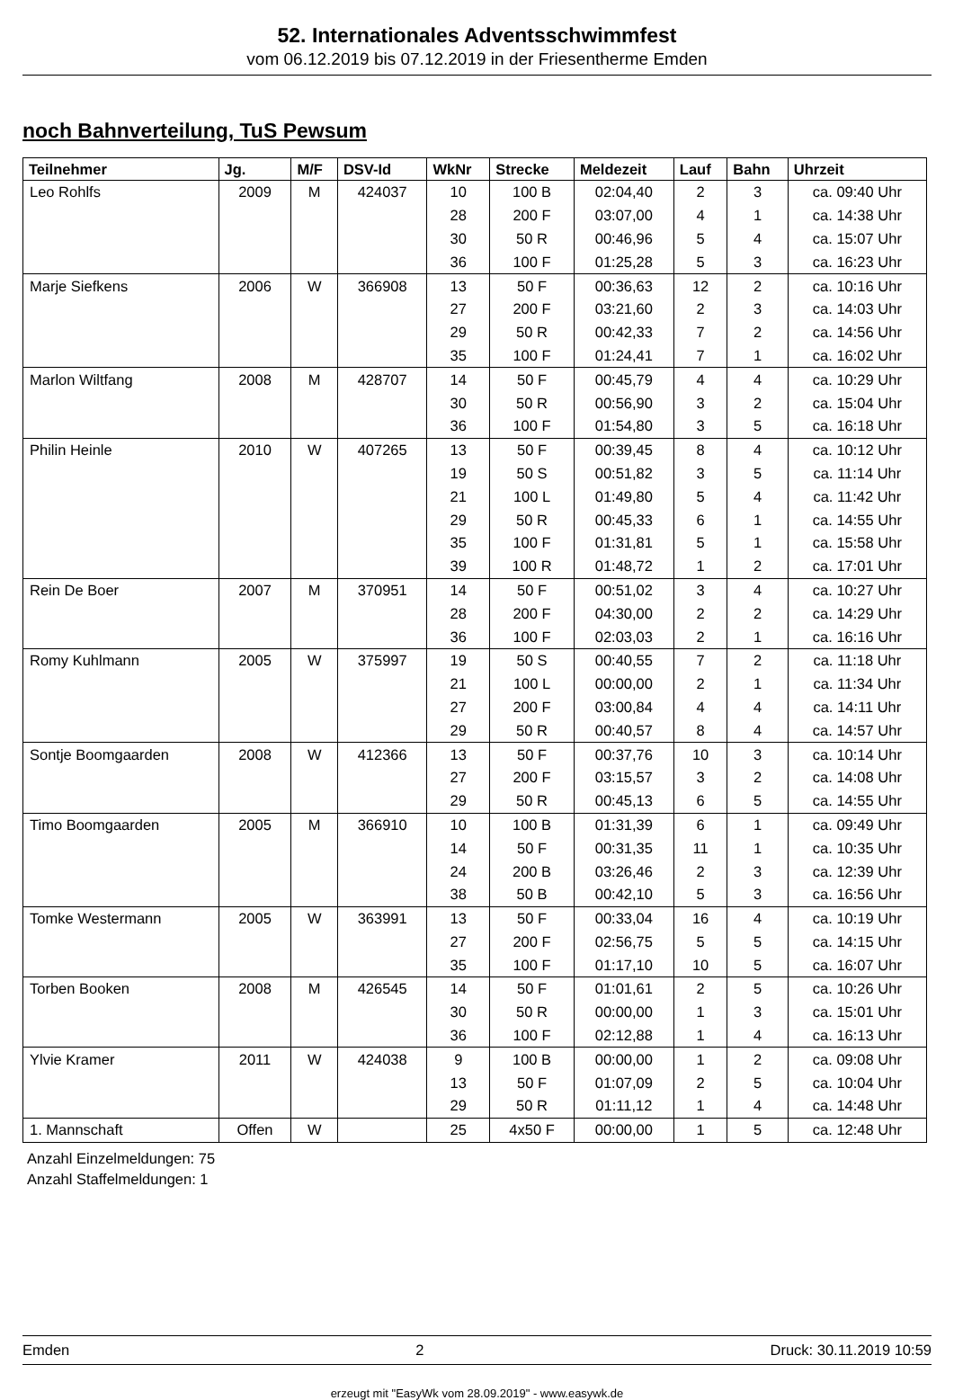52. Internationales Adventsschwimmfest
vom 06.12.2019 bis 07.12.2019 in der Friesentherme Emden
noch Bahnverteilung, TuS Pewsum
| Teilnehmer | Jg. | M/F | DSV-Id | WkNr | Strecke | Meldezeit | Lauf | Bahn | Uhrzeit |
| --- | --- | --- | --- | --- | --- | --- | --- | --- | --- |
| Leo Rohlfs | 2009 | M | 424037 | 10 | 100 B | 02:04,40 | 2 | 3 | ca. 09:40 Uhr |
| | | | | 28 | 200 F | 03:07,00 | 4 | 1 | ca. 14:38 Uhr |
| | | | | 30 | 50 R | 00:46,96 | 5 | 4 | ca. 15:07 Uhr |
| | | | | 36 | 100 F | 01:25,28 | 5 | 3 | ca. 16:23 Uhr |
| Marje Siefkens | 2006 | W | 366908 | 13 | 50 F | 00:36,63 | 12 | 2 | ca. 10:16 Uhr |
| | | | | 27 | 200 F | 03:21,60 | 2 | 3 | ca. 14:03 Uhr |
| | | | | 29 | 50 R | 00:42,33 | 7 | 2 | ca. 14:56 Uhr |
| | | | | 35 | 100 F | 01:24,41 | 7 | 1 | ca. 16:02 Uhr |
| Marlon Wiltfang | 2008 | M | 428707 | 14 | 50 F | 00:45,79 | 4 | 4 | ca. 10:29 Uhr |
| | | | | 30 | 50 R | 00:56,90 | 3 | 2 | ca. 15:04 Uhr |
| | | | | 36 | 100 F | 01:54,80 | 3 | 5 | ca. 16:18 Uhr |
| Philin Heinle | 2010 | W | 407265 | 13 | 50 F | 00:39,45 | 8 | 4 | ca. 10:12 Uhr |
| | | | | 19 | 50 S | 00:51,82 | 3 | 5 | ca. 11:14 Uhr |
| | | | | 21 | 100 L | 01:49,80 | 5 | 4 | ca. 11:42 Uhr |
| | | | | 29 | 50 R | 00:45,33 | 6 | 1 | ca. 14:55 Uhr |
| | | | | 35 | 100 F | 01:31,81 | 5 | 1 | ca. 15:58 Uhr |
| | | | | 39 | 100 R | 01:48,72 | 1 | 2 | ca. 17:01 Uhr |
| Rein De Boer | 2007 | M | 370951 | 14 | 50 F | 00:51,02 | 3 | 4 | ca. 10:27 Uhr |
| | | | | 28 | 200 F | 04:30,00 | 2 | 2 | ca. 14:29 Uhr |
| | | | | 36 | 100 F | 02:03,03 | 2 | 1 | ca. 16:16 Uhr |
| Romy Kuhlmann | 2005 | W | 375997 | 19 | 50 S | 00:40,55 | 7 | 2 | ca. 11:18 Uhr |
| | | | | 21 | 100 L | 00:00,00 | 2 | 1 | ca. 11:34 Uhr |
| | | | | 27 | 200 F | 03:00,84 | 4 | 4 | ca. 14:11 Uhr |
| | | | | 29 | 50 R | 00:40,57 | 8 | 4 | ca. 14:57 Uhr |
| Sontje Boomgaarden | 2008 | W | 412366 | 13 | 50 F | 00:37,76 | 10 | 3 | ca. 10:14 Uhr |
| | | | | 27 | 200 F | 03:15,57 | 3 | 2 | ca. 14:08 Uhr |
| | | | | 29 | 50 R | 00:45,13 | 6 | 5 | ca. 14:55 Uhr |
| Timo Boomgaarden | 2005 | M | 366910 | 10 | 100 B | 01:31,39 | 6 | 1 | ca. 09:49 Uhr |
| | | | | 14 | 50 F | 00:31,35 | 11 | 1 | ca. 10:35 Uhr |
| | | | | 24 | 200 B | 03:26,46 | 2 | 3 | ca. 12:39 Uhr |
| | | | | 38 | 50 B | 00:42,10 | 5 | 3 | ca. 16:56 Uhr |
| Tomke Westermann | 2005 | W | 363991 | 13 | 50 F | 00:33,04 | 16 | 4 | ca. 10:19 Uhr |
| | | | | 27 | 200 F | 02:56,75 | 5 | 5 | ca. 14:15 Uhr |
| | | | | 35 | 100 F | 01:17,10 | 10 | 5 | ca. 16:07 Uhr |
| Torben Booken | 2008 | M | 426545 | 14 | 50 F | 01:01,61 | 2 | 5 | ca. 10:26 Uhr |
| | | | | 30 | 50 R | 00:00,00 | 1 | 3 | ca. 15:01 Uhr |
| | | | | 36 | 100 F | 02:12,88 | 1 | 4 | ca. 16:13 Uhr |
| Ylvie Kramer | 2011 | W | 424038 | 9 | 100 B | 00:00,00 | 1 | 2 | ca. 09:08 Uhr |
| | | | | 13 | 50 F | 01:07,09 | 2 | 5 | ca. 10:04 Uhr |
| | | | | 29 | 50 R | 01:11,12 | 1 | 4 | ca. 14:48 Uhr |
| 1. Mannschaft | Offen | W | | 25 | 4x50 F | 00:00,00 | 1 | 5 | ca. 12:48 Uhr |
Anzahl Einzelmeldungen: 75
Anzahl Staffelmeldungen: 1
Emden 2 Druck: 30.11.2019 10:59
erzeugt mit "EasyWk vom 28.09.2019" - www.easywk.de